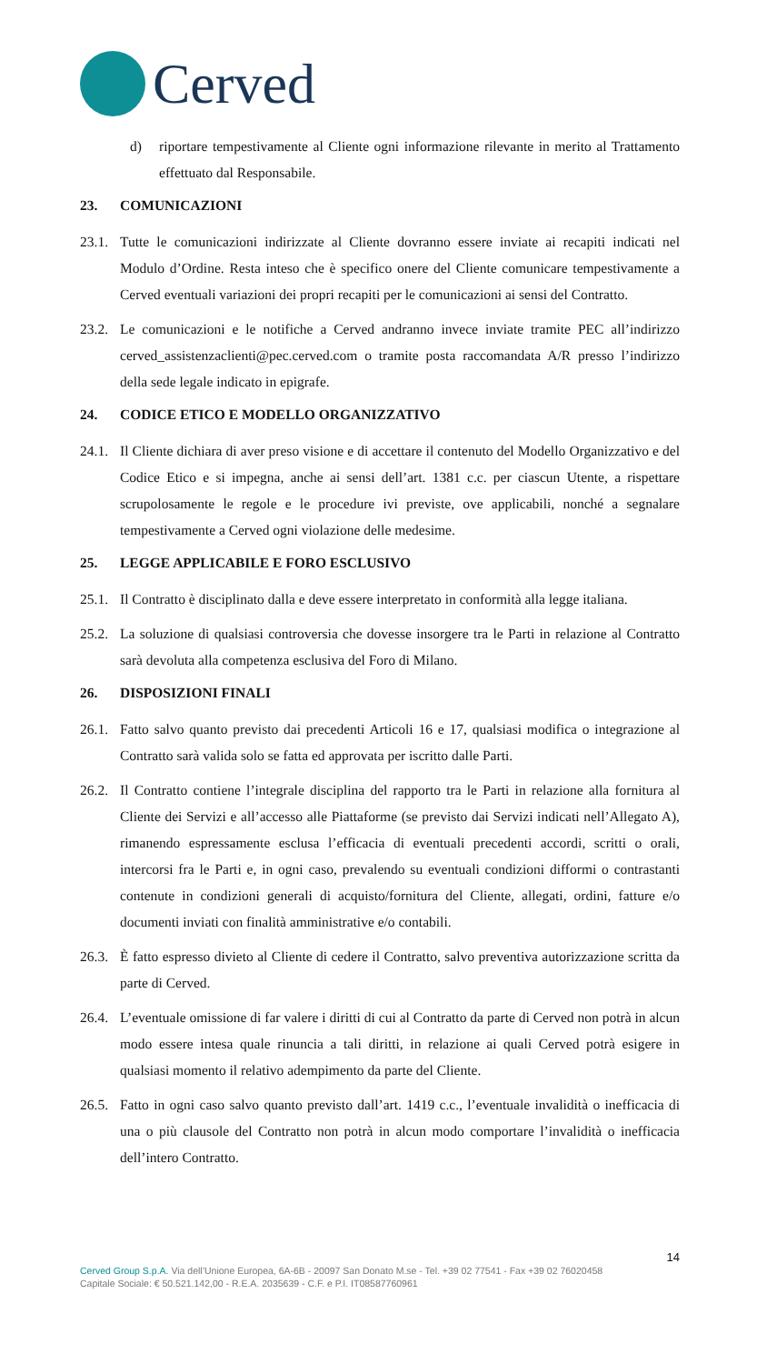Cerved
d) riportare tempestivamente al Cliente ogni informazione rilevante in merito al Trattamento effettuato dal Responsabile.
23. COMUNICAZIONI
23.1.
Tutte le comunicazioni indirizzate al Cliente dovranno essere inviate ai recapiti indicati nel Modulo d’Ordine. Resta inteso che è specifico onere del Cliente comunicare tempestivamente a Cerved eventuali variazioni dei propri recapiti per le comunicazioni ai sensi del Contratto.
23.2.
Le comunicazioni e le notifiche a Cerved andranno invece inviate tramite PEC all’indirizzo cerved_assistenzaclienti@pec.cerved.com o tramite posta raccomandata A/R presso l’indirizzo della sede legale indicato in epigrafe.
24. CODICE ETICO E MODELLO ORGANIZZATIVO
24.1.
Il Cliente dichiara di aver preso visione e di accettare il contenuto del Modello Organizzativo e del Codice Etico e si impegna, anche ai sensi dell’art. 1381 c.c. per ciascun Utente, a rispettare scrupolosamente le regole e le procedure ivi previste, ove applicabili, nonché a segnalare tempestivamente a Cerved ogni violazione delle medesime.
25. LEGGE APPLICABILE E FORO ESCLUSIVO
25.1.
Il Contratto è disciplinato dalla e deve essere interpretato in conformità alla legge italiana.
25.2.
La soluzione di qualsiasi controversia che dovesse insorgere tra le Parti in relazione al Contratto sarà devoluta alla competenza esclusiva del Foro di Milano.
26. DISPOSIZIONI FINALI
26.1.
Fatto salvo quanto previsto dai precedenti Articoli 16 e 17, qualsiasi modifica o integrazione al Contratto sarà valida solo se fatta ed approvata per iscritto dalle Parti.
26.2.
Il Contratto contiene l’integrale disciplina del rapporto tra le Parti in relazione alla fornitura al Cliente dei Servizi e all’accesso alle Piattaforme (se previsto dai Servizi indicati nell’Allegato A), rimanendo espressamente esclusa l’efficacia di eventuali precedenti accordi, scritti o orali, intercorsi fra le Parti e, in ogni caso, prevalendo su eventuali condizioni difformi o contrastanti contenute in condizioni generali di acquisto/fornitura del Cliente, allegati, ordini, fatture e/o documenti inviati con finalità amministrative e/o contabili.
26.3.
È fatto espresso divieto al Cliente di cedere il Contratto, salvo preventiva autorizzazione scritta da parte di Cerved.
26.4.
L’eventuale omissione di far valere i diritti di cui al Contratto da parte di Cerved non potrà in alcun modo essere intesa quale rinuncia a tali diritti, in relazione ai quali Cerved potrà esigere in qualsiasi momento il relativo adempimento da parte del Cliente.
26.5.
Fatto in ogni caso salvo quanto previsto dall’art. 1419 c.c., l’eventuale invalidità o inefficacia di una o più clausole del Contratto non potrà in alcun modo comportare l’invalidità o inefficacia dell’intero Contratto.
14
Cerved Group S.p.A. Via dell’Unione Europea, 6A-6B - 20097 San Donato M.se - Tel. +39 02 77541 - Fax +39 02 76020458
Capitale Sociale: € 50.521.142,00 - R.E.A. 2035639 - C.F. e P.I. IT08587760961